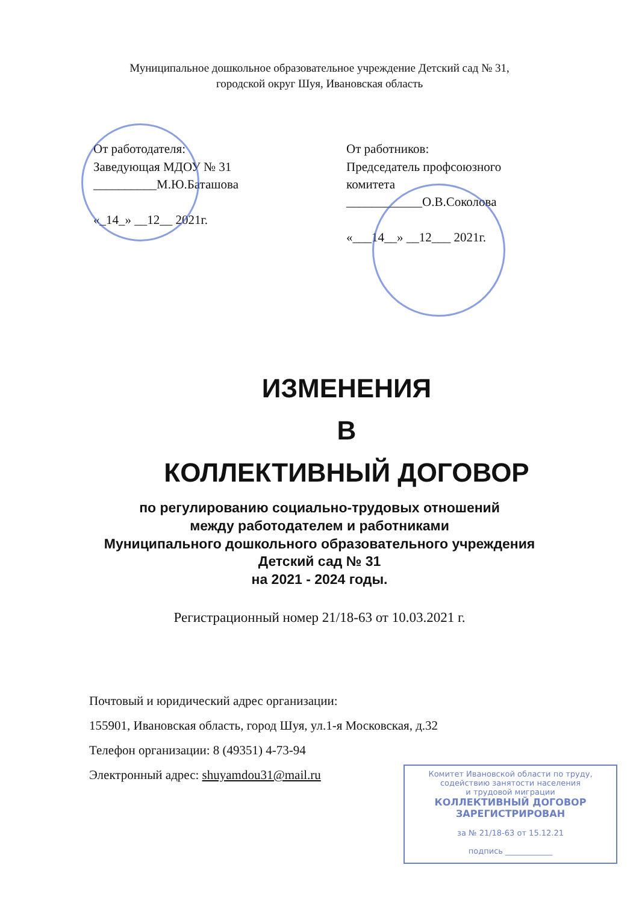Муниципальное дошкольное образовательное учреждение Детский сад № 31,
городской округ Шуя, Ивановская область
От работодателя:
Заведующая МДОУ № 31
__________М.Ю.Баташова
«_14_» __12__ 2021г.
От работников:
Председатель профсоюзного комитета
____________О.В.Соколова
«___14__» __12___ 2021г.
ИЗМЕНЕНИЯ
В
КОЛЛЕКТИВНЫЙ ДОГОВОР
по регулированию социально-трудовых отношений
между работодателем и работниками
Муниципального дошкольного образовательного учреждения
Детский сад № 31
на 2021 - 2024 годы.
Регистрационный номер 21/18-63 от 10.03.2021 г.
Почтовый и юридический адрес организации:
155901, Ивановская область, город Шуя, ул.1-я Московская, д.32
Телефон организации: 8 (49351) 4-73-94
Электронный адрес: shuyamdou31@mail.ru
Комитет Ивановской области по труду,
содействию занятости населения
и трудовой миграции
КОЛЛЕКТИВНЫЙ ДОГОВОР
ЗАРЕГИСТРИРОВАН
за № 21/18-63 от 15.12.21
подпись ____________